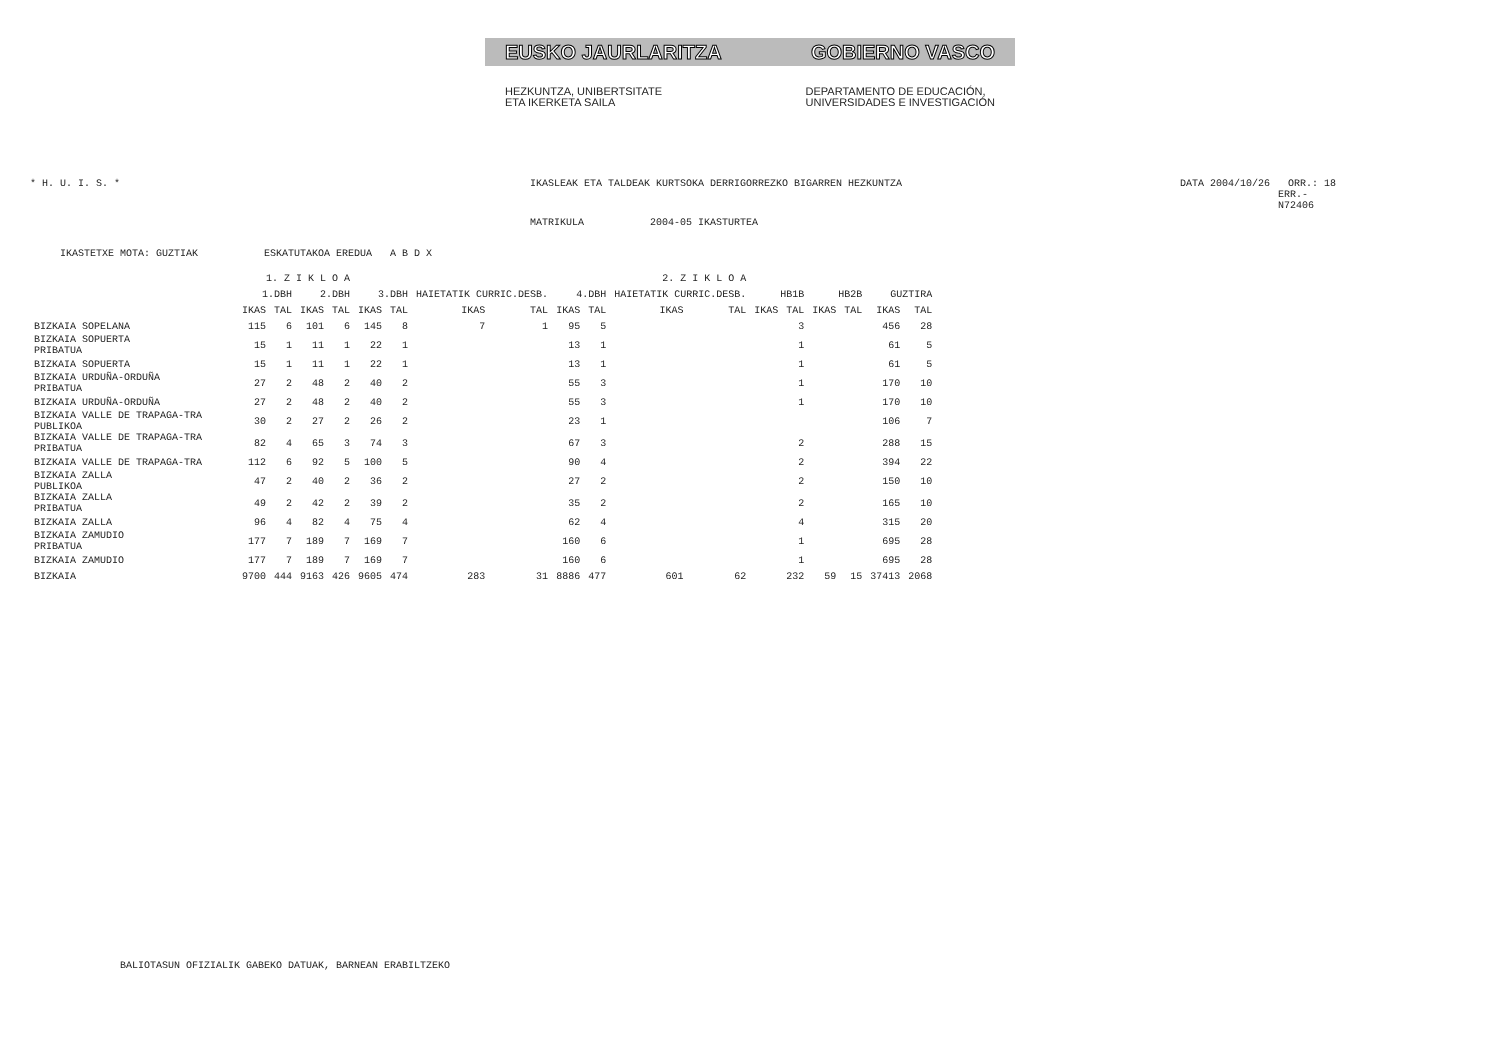EUSKO JAURLARITZA GOBIERNO VASCO
HEZKUNTZA, UNIBERTSITATE
ETA IKERKETA SAILA DEPARTAMENTO DE EDUCACIÓN,
UNIVERSIDADES E INVESTIGACIÓN
* H. U. I. S. * IKASLEAK ETA TALDEAK KURTSOKA DERRIGORREZKO BIGARREN HEZKUNTZA DATA 2004/10/26 ORR.: 18
ERR.- N72406
MATRIKULA 2004-05 IKASTURTEA
IKASTETXE MOTA: GUZTIAK ESKATUTAKOA EREDUA A B D X
| | 1. Z I K L O A | | | | 2. Z I K L O A | | | | | | | | | | | | | |
| --- | --- | --- | --- | --- | --- | --- | --- | --- | --- | --- | --- | --- | --- | --- | --- | --- | --- | --- |
| | 1.DBH | | 2.DBH | | 3.DBH | | HAIETATIK CURRIC.DESB. | | 4.DBH | | HAIETATIK CURRIC.DESB. | | HB1B | | HB2B | | GUZTIRA | |
| | IKAS | TAL | IKAS | TAL | IKAS | TAL | IKAS | TAL | IKAS | TAL | IKAS | TAL | IKAS | TAL | IKAS | TAL | IKAS | TAL |
| BIZKAIA SOPELANA | 115 | 6 | 101 | 6 | 145 | 8 | 7 | 1 | 95 | 5 | | | | 3 | | | 456 | 28 |
| BIZKAIA SOPUERTA PRIBATUA | 15 | 1 | 11 | 1 | 22 | 1 | | | 13 | 1 | | | | 1 | | | 61 | 5 |
| BIZKAIA SOPUERTA | 15 | 1 | 11 | 1 | 22 | 1 | | | 13 | 1 | | | | 1 | | | 61 | 5 |
| BIZKAIA URDUÑA-ORDUÑA PRIBATUA | 27 | 2 | 48 | 2 | 40 | 2 | | | 55 | 3 | | | | 1 | | | 170 | 10 |
| BIZKAIA URDUÑA-ORDUÑA | 27 | 2 | 48 | 2 | 40 | 2 | | | 55 | 3 | | | | 1 | | | 170 | 10 |
| BIZKAIA VALLE DE TRAPAGA-TRA PUBLIKOA | 30 | 2 | 27 | 2 | 26 | 2 | | | 23 | 1 | | | | | | | 106 | 7 |
| BIZKAIA VALLE DE TRAPAGA-TRA PRIBATUA | 82 | 4 | 65 | 3 | 74 | 3 | | | 67 | 3 | | | | 2 | | | 288 | 15 |
| BIZKAIA VALLE DE TRAPAGA-TRA | 112 | 6 | 92 | 5 | 100 | 5 | | | 90 | 4 | | | | 2 | | | 394 | 22 |
| BIZKAIA ZALLA PUBLIKOA | 47 | 2 | 40 | 2 | 36 | 2 | | | 27 | 2 | | | | 2 | | | 150 | 10 |
| BIZKAIA ZALLA PRIBATUA | 49 | 2 | 42 | 2 | 39 | 2 | | | 35 | 2 | | | | 2 | | | 165 | 10 |
| BIZKAIA ZALLA | 96 | 4 | 82 | 4 | 75 | 4 | | | 62 | 4 | | | | 4 | | | 315 | 20 |
| BIZKAIA ZAMUDIO PRIBATUA | 177 | 7 | 189 | 7 | 169 | 7 | | | 160 | 6 | | | | 1 | | | 695 | 28 |
| BIZKAIA ZAMUDIO | 177 | 7 | 189 | 7 | 169 | 7 | | | 160 | 6 | | | | 1 | | | 695 | 28 |
| BIZKAIA | 9700 | 444 | 9163 | 426 | 9605 | 474 | 283 | 31 | 8886 | 477 | 601 | 62 | | 232 | 59 | 15 | 37413 | 2068 |
BALIOTASUN OFIZIALIK GABEKO DATUAK, BARNEAN ERABILTZEKO